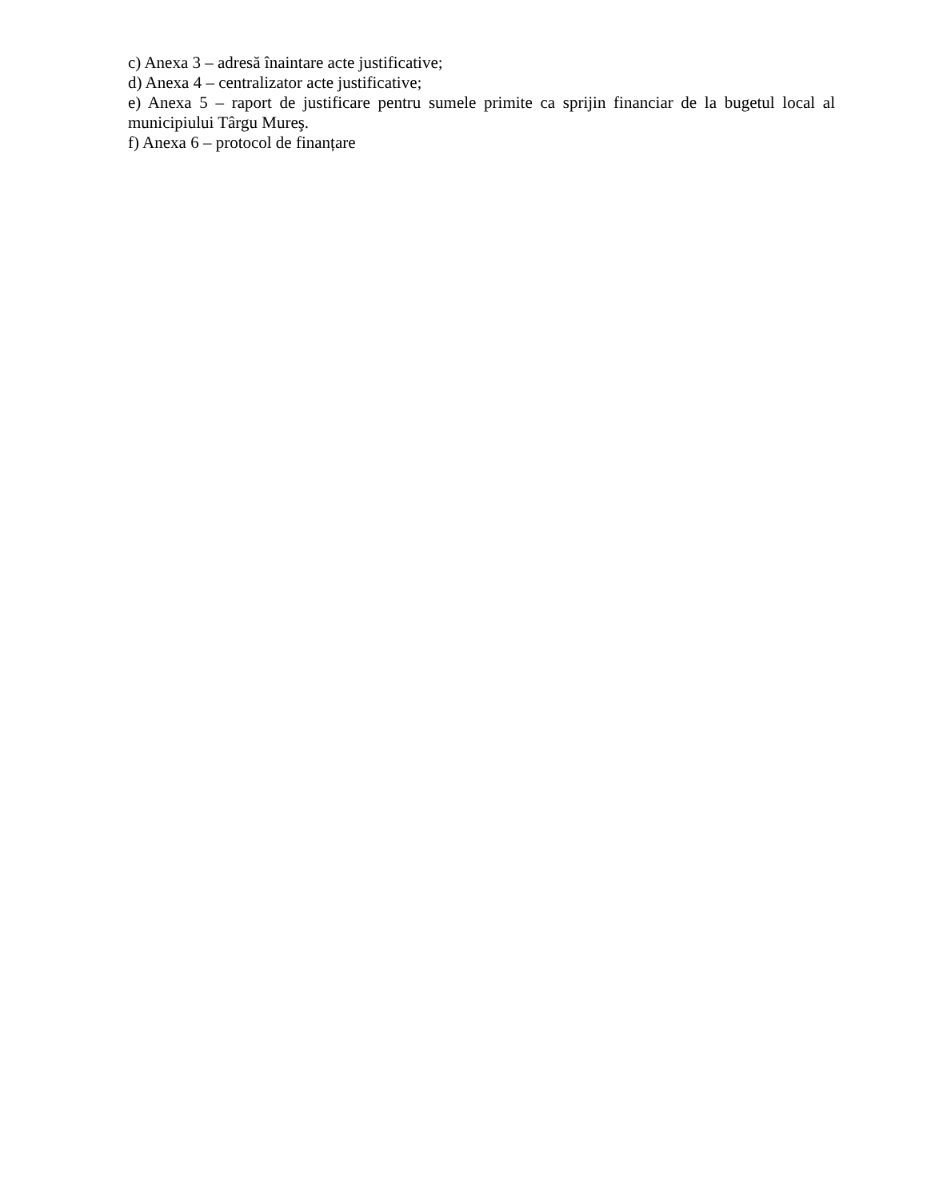c) Anexa 3 – adresă înaintare acte justificative;
d) Anexa 4 – centralizator acte justificative;
e) Anexa 5 – raport de justificare pentru sumele primite ca sprijin financiar de la bugetul local al municipiului Târgu Mureş.
f) Anexa 6 – protocol de finanțare